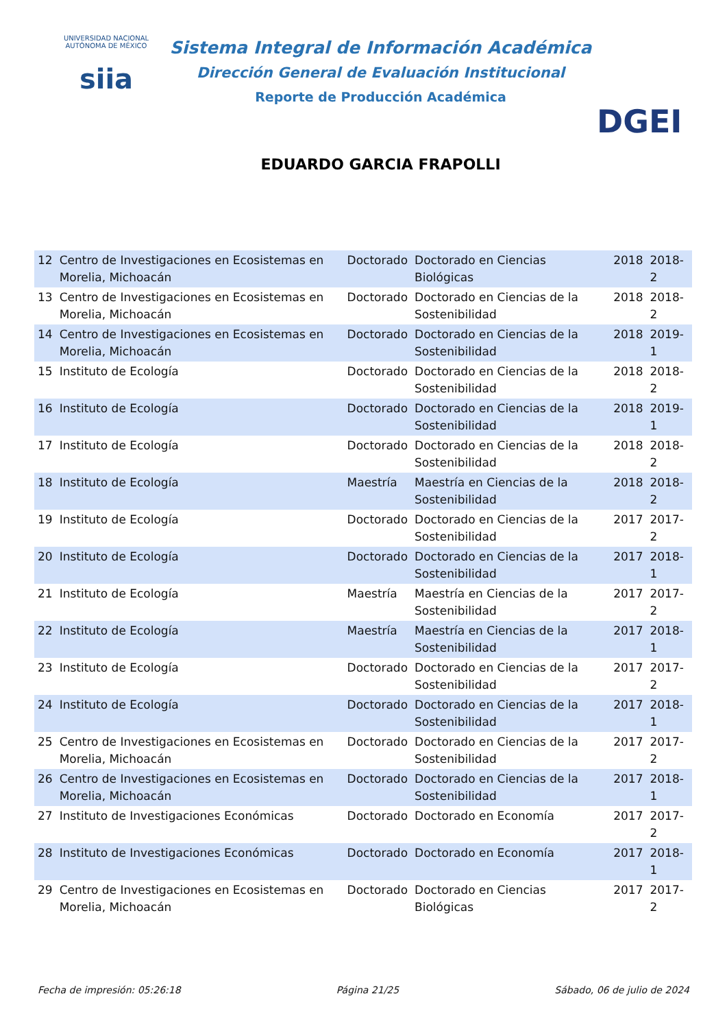UNIVERSIDAD NACIONAL AUTÓNOMA DE MÉXICO
siia
Sistema Integral de Información Académica
Dirección General de Evaluación Institucional
Reporte de Producción Académica
EDUARDO GARCIA FRAPOLLI
DGEI
| 12 | Centro de Investigaciones en Ecosistemas en Morelia, Michoacán | Doctorado | Doctorado en Ciencias Biológicas | 2018 | 2018-2 |
| 13 | Centro de Investigaciones en Ecosistemas en Morelia, Michoacán | Doctorado | Doctorado en Ciencias de la Sostenibilidad | 2018 | 2018-2 |
| 14 | Centro de Investigaciones en Ecosistemas en Morelia, Michoacán | Doctorado | Doctorado en Ciencias de la Sostenibilidad | 2018 | 2019-1 |
| 15 | Instituto de Ecología | Doctorado | Doctorado en Ciencias de la Sostenibilidad | 2018 | 2018-2 |
| 16 | Instituto de Ecología | Doctorado | Doctorado en Ciencias de la Sostenibilidad | 2018 | 2019-1 |
| 17 | Instituto de Ecología | Doctorado | Doctorado en Ciencias de la Sostenibilidad | 2018 | 2018-2 |
| 18 | Instituto de Ecología | Maestría | Maestría en Ciencias de la Sostenibilidad | 2018 | 2018-2 |
| 19 | Instituto de Ecología | Doctorado | Doctorado en Ciencias de la Sostenibilidad | 2017 | 2017-2 |
| 20 | Instituto de Ecología | Doctorado | Doctorado en Ciencias de la Sostenibilidad | 2017 | 2018-1 |
| 21 | Instituto de Ecología | Maestría | Maestría en Ciencias de la Sostenibilidad | 2017 | 2017-2 |
| 22 | Instituto de Ecología | Maestría | Maestría en Ciencias de la Sostenibilidad | 2017 | 2018-1 |
| 23 | Instituto de Ecología | Doctorado | Doctorado en Ciencias de la Sostenibilidad | 2017 | 2017-2 |
| 24 | Instituto de Ecología | Doctorado | Doctorado en Ciencias de la Sostenibilidad | 2017 | 2018-1 |
| 25 | Centro de Investigaciones en Ecosistemas en Morelia, Michoacán | Doctorado | Doctorado en Ciencias de la Sostenibilidad | 2017 | 2017-2 |
| 26 | Centro de Investigaciones en Ecosistemas en Morelia, Michoacán | Doctorado | Doctorado en Ciencias de la Sostenibilidad | 2017 | 2018-1 |
| 27 | Instituto de Investigaciones Económicas | Doctorado | Doctorado en Economía | 2017 | 2017-2 |
| 28 | Instituto de Investigaciones Económicas | Doctorado | Doctorado en Economía | 2017 | 2018-1 |
| 29 | Centro de Investigaciones en Ecosistemas en Morelia, Michoacán | Doctorado | Doctorado en Ciencias Biológicas | 2017 | 2017-2 |
Fecha de impresión: 05:26:18 Página 21/25 Sábado, 06 de julio de 2024